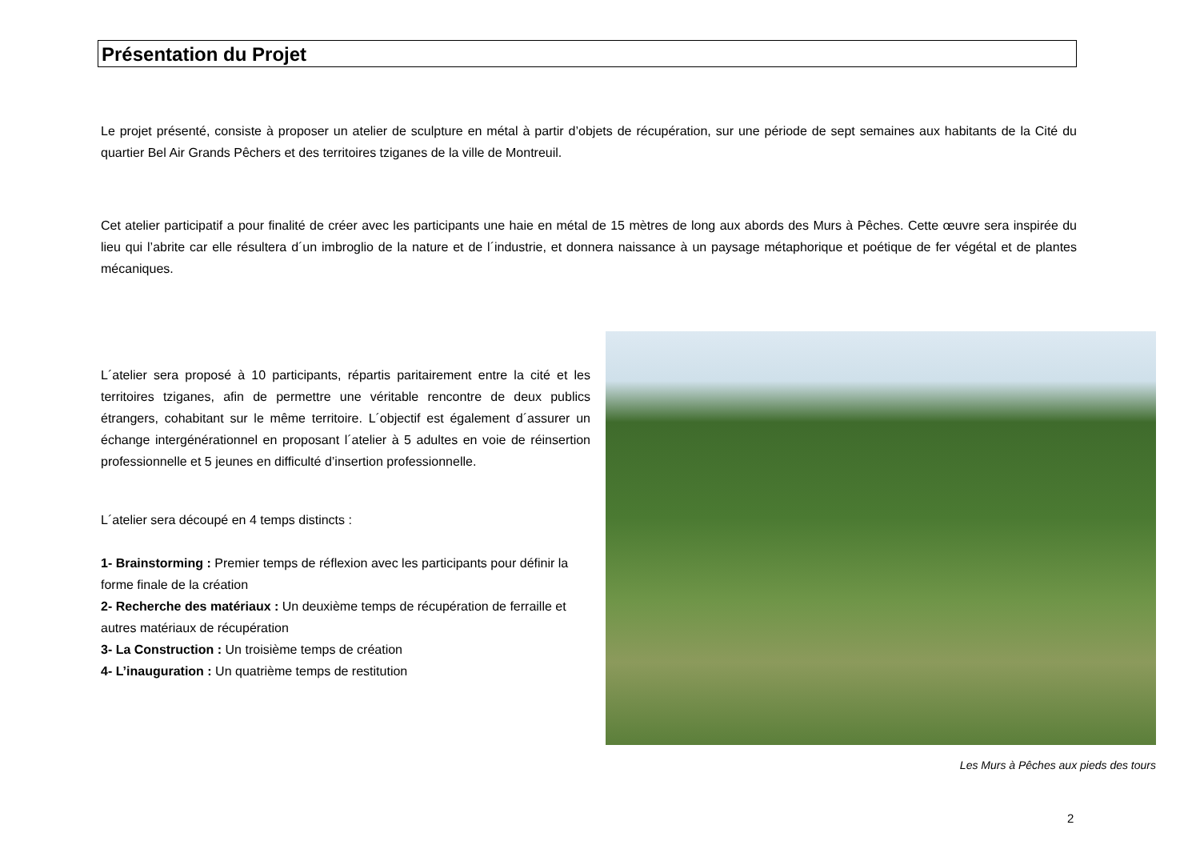Présentation du Projet
Le projet présenté, consiste à proposer un atelier de sculpture en métal à partir d’objets de récupération, sur une période de sept semaines aux habitants de la Cité du quartier Bel Air Grands Pêchers et des territoires tziganes de la ville de Montreuil.
Cet atelier participatif a pour finalité de créer avec les participants une haie en métal de 15 mètres de long aux abords des Murs à Pêches. Cette œuvre sera inspirée du lieu qui l’abrite car elle résultera d´un imbroglio de la nature et de l´industrie, et donnera naissance à un paysage métaphorique et poétique de fer végétal et de plantes mécaniques.
L´atelier sera proposé à 10 participants, répartis paritairement entre la cité et les territoires tziganes, afin de permettre une véritable rencontre de deux publics étrangers, cohabitant sur le même territoire. L´objectif est également d´assurer un échange intergénérationnel en proposant l´atelier à 5 adultes en voie de réinsertion professionnelle et 5 jeunes en difficulté d’insertion professionnelle.
L´atelier sera découpé en 4 temps distincts :
1- Brainstorming : Premier temps de réflexion avec les participants pour définir la forme finale de la création
2- Recherche des matériaux : Un deuxième temps de récupération de ferraille et autres matériaux de récupération
3- La Construction : Un troisième temps de création
4- L’inauguration : Un quatrième temps de restitution
Les Murs à Pêches aux pieds des tours
2